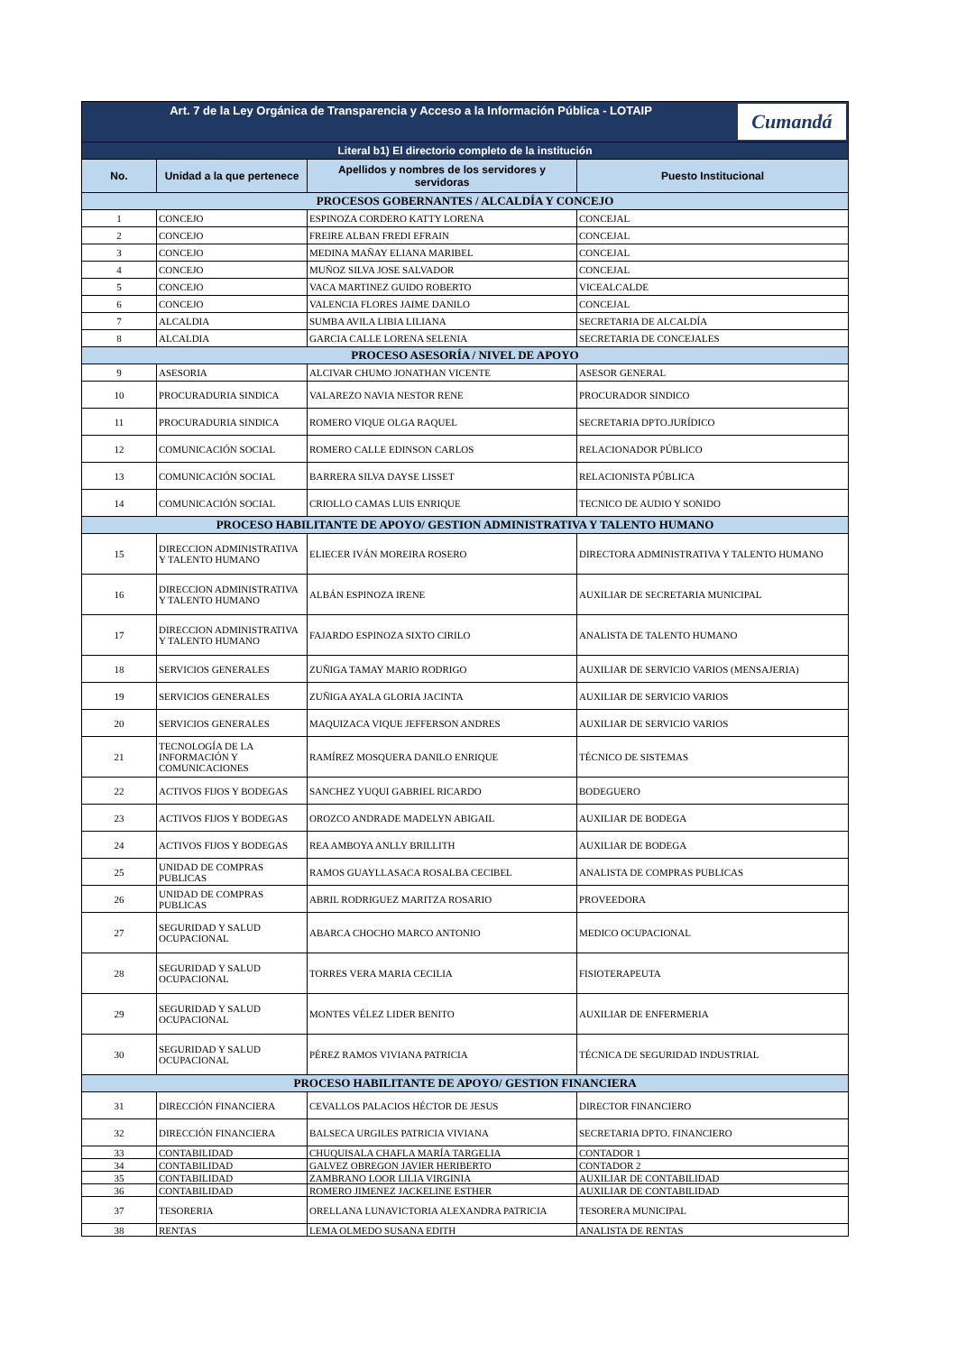| Cumandá Art. 7 de la Ley Orgánica de Transparencia y Acceso a la Información Pública - LOTAIP | | | |
| Literal b1) El directorio completo de la institución | | | |
| No. | Unidad a la que pertenece | Apellidos y nombres de los servidores y servidoras | Puesto Institucional |
| PROCESOS GOBERNANTES / ALCALDÍA Y CONCEJO | | | |
| 1 | CONCEJO | ESPINOZA CORDERO KATTY LORENA | CONCEJAL |
| 2 | CONCEJO | FREIRE ALBAN FREDI EFRAIN | CONCEJAL |
| 3 | CONCEJO | MEDINA MAÑAY ELIANA MARIBEL | CONCEJAL |
| 4 | CONCEJO | MUÑOZ SILVA JOSE SALVADOR | CONCEJAL |
| 5 | CONCEJO | VACA MARTINEZ GUIDO ROBERTO | VICEALCALDE |
| 6 | CONCEJO | VALENCIA FLORES JAIME DANILO | CONCEJAL |
| 7 | ALCALDIA | SUMBA AVILA LIBIA LILIANA | SECRETARIA DE ALCALDÍA |
| 8 | ALCALDIA | GARCIA CALLE LORENA SELENIA | SECRETARIA DE CONCEJALES |
| PROCESO ASESORÍA / NIVEL DE APOYO | | | |
| 9 | ASESORIA | ALCIVAR CHUMO JONATHAN VICENTE | ASESOR GENERAL |
| 10 | PROCURADURIA SINDICA | VALAREZO NAVIA NESTOR RENE | PROCURADOR SINDICO |
| 11 | PROCURADURIA SINDICA | ROMERO VIQUE OLGA RAQUEL | SECRETARIA DPTO.JURÍDICO |
| 12 | COMUNICACIÓN SOCIAL | ROMERO CALLE EDINSON CARLOS | RELACIONADOR PÚBLICO |
| 13 | COMUNICACIÓN SOCIAL | BARRERA SILVA DAYSE LISSET | RELACIONISTA PÚBLICA |
| 14 | COMUNICACIÓN SOCIAL | CRIOLLO CAMAS LUIS ENRIQUE | TECNICO DE AUDIO Y SONIDO |
| PROCESO HABILITANTE DE APOYO/ GESTION ADMINISTRATIVA Y TALENTO HUMANO | | | |
| 15 | DIRECCION ADMINISTRATIVA Y TALENTO HUMANO | ELIECER IVÁN MOREIRA ROSERO | DIRECTORA ADMINISTRATIVA Y TALENTO HUMANO |
| 16 | DIRECCION ADMINISTRATIVA Y TALENTO HUMANO | ALBÁN ESPINOZA IRENE | AUXILIAR DE SECRETARIA MUNICIPAL |
| 17 | DIRECCION ADMINISTRATIVA Y TALENTO HUMANO | FAJARDO ESPINOZA SIXTO CIRILO | ANALISTA DE TALENTO HUMANO |
| 18 | SERVICIOS GENERALES | ZUÑIGA TAMAY MARIO RODRIGO | AUXILIAR DE SERVICIO VARIOS (MENSAJERIA) |
| 19 | SERVICIOS GENERALES | ZUÑIGA AYALA GLORIA JACINTA | AUXILIAR DE SERVICIO VARIOS |
| 20 | SERVICIOS GENERALES | MAQUIZACA VIQUE JEFFERSON ANDRES | AUXILIAR DE SERVICIO VARIOS |
| 21 | TECNOLOGÍA DE LA INFORMACIÓN Y COMUNICACIONES | RAMÍREZ MOSQUERA DANILO ENRIQUE | TÉCNICO DE SISTEMAS |
| 22 | ACTIVOS FIJOS Y BODEGAS | SANCHEZ YUQUI GABRIEL RICARDO | BODEGUERO |
| 23 | ACTIVOS FIJOS Y BODEGAS | OROZCO ANDRADE MADELYN ABIGAIL | AUXILIAR DE BODEGA |
| 24 | ACTIVOS FIJOS Y BODEGAS | REA AMBOYA ANLLY BRILLITH | AUXILIAR DE BODEGA |
| 25 | UNIDAD DE COMPRAS PUBLICAS | RAMOS GUAYLLASACA ROSALBA CECIBEL | ANALISTA DE COMPRAS PUBLICAS |
| 26 | UNIDAD DE COMPRAS PUBLICAS | ABRIL RODRIGUEZ MARITZA ROSARIO | PROVEEDORA |
| 27 | SEGURIDAD Y SALUD OCUPACIONAL | ABARCA CHOCHO MARCO ANTONIO | MEDICO OCUPACIONAL |
| 28 | SEGURIDAD Y SALUD OCUPACIONAL | TORRES VERA MARIA CECILIA | FISIOTERAPEUTA |
| 29 | SEGURIDAD Y SALUD OCUPACIONAL | MONTES VÉLEZ LIDER BENITO | AUXILIAR DE ENFERMERIA |
| 30 | SEGURIDAD Y SALUD OCUPACIONAL | PÉREZ RAMOS VIVIANA PATRICIA | TÉCNICA DE SEGURIDAD INDUSTRIAL |
| PROCESO HABILITANTE DE APOYO/ GESTION FINANCIERA | | | |
| 31 | DIRECCIÓN FINANCIERA | CEVALLOS PALACIOS HÉCTOR DE JESUS | DIRECTOR FINANCIERO |
| 32 | DIRECCIÓN FINANCIERA | BALSECA URGILES PATRICIA VIVIANA | SECRETARIA DPTO. FINANCIERO |
| 33 | CONTABILIDAD | CHUQUISALA CHAFLA MARÍA TARGELIA | CONTADOR 1 |
| 34 | CONTABILIDAD | GALVEZ OBREGON JAVIER HERIBERTO | CONTADOR 2 |
| 35 | CONTABILIDAD | ZAMBRANO LOOR LILIA VIRGINIA | AUXILIAR DE CONTABILIDAD |
| 36 | CONTABILIDAD | ROMERO JIMENEZ JACKELINE ESTHER | AUXILIAR DE CONTABILIDAD |
| 37 | TESORERIA | ORELLANA LUNAVICTORIA ALEXANDRA PATRICIA | TESORERA MUNICIPAL |
| 38 | RENTAS | LEMA OLMEDO SUSANA EDITH | ANALISTA DE RENTAS |